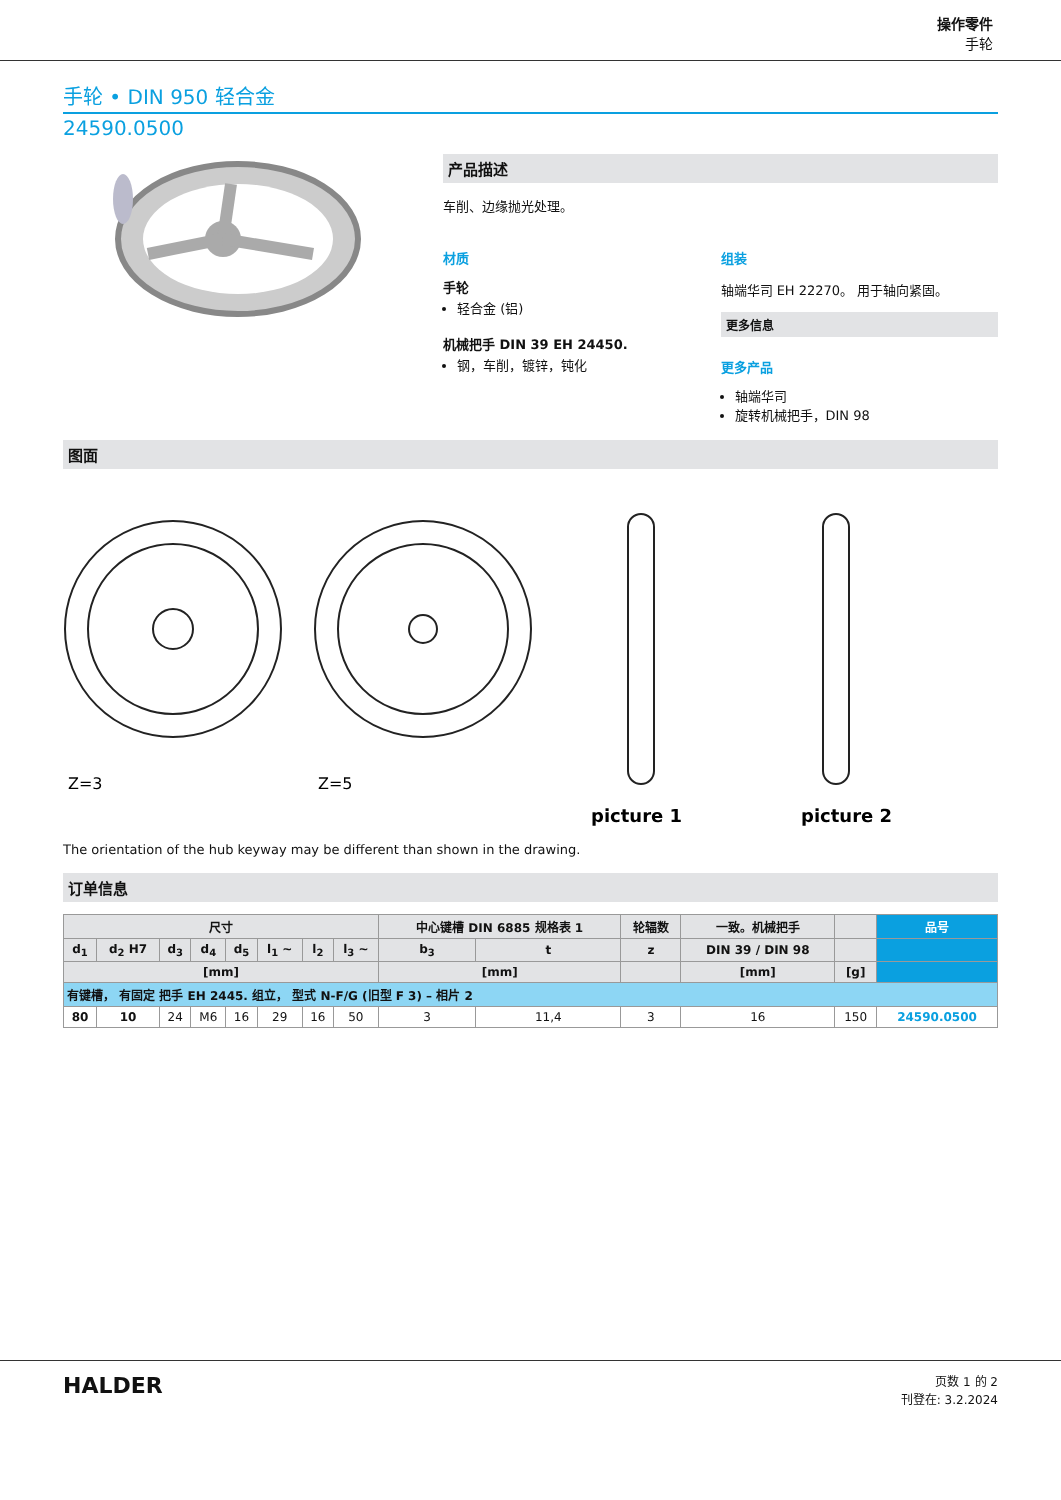操作零件
手轮
手轮 • DIN 950 轻合金
24590.0500
产品描述
车削、边缘抛光处理。
材质
手轮
轻合金 (铝)
机械把手 DIN 39 EH 24450.
钢，车削，镀锌，钝化
组装
轴端华司 EH 22270。 用于轴向紧固。
更多信息
更多产品
轴端华司
旋转机械把手，DIN 98
图面
Z=3
Z=5
picture 1
picture 2
The orientation of the hub keyway may be different than shown in the drawing.
订单信息
| 尺寸 | | | | | | | | 中心键槽 DIN 6885 规格表 1 | | 轮辐数 | 一致。机械把手 | | 品号 |
| --- | --- | --- | --- | --- | --- | --- | --- | --- | --- | --- | --- | --- | --- |
| d<sub>1</sub> | d<sub>2</sub> H7 | d<sub>3</sub> | d<sub>4</sub> | d<sub>5</sub> | l<sub>1</sub> ~ | l<sub>2</sub> | l<sub>3</sub> ~ | b<sub>3</sub> | t | z | DIN 39 / DIN 98 | | |
| [mm] | | | | | | | | [mm] | | | [mm] | [g] | |
| 有键槽， 有固定 把手 EH 2445. 组立， 型式 N-F/G (旧型 F 3) – 相片 2 | | | | | | | | | | | | | |
| 80 | 10 | 24 | M6 | 16 | 29 | 16 | 50 | 3 | 11,4 | 3 | 16 | 150 | 24590.0500 |
HALDER
页数 1 的 2
刊登在: 3.2.2024